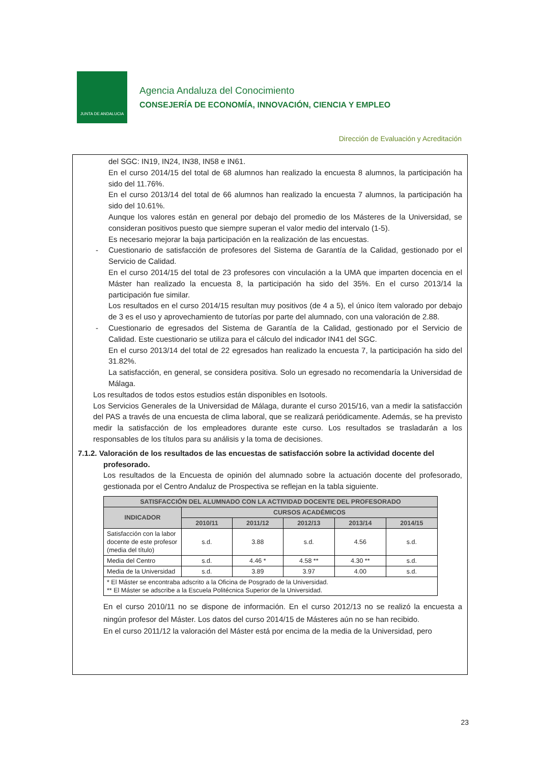JUNTA DE ANDALUCIA
Agencia Andaluza del Conocimiento
CONSEJERÍA DE ECONOMÍA, INNOVACIÓN, CIENCIA Y EMPLEO
Dirección de Evaluación y Acreditación
del SGC: IN19, IN24, IN38, IN58 e IN61.
En el curso 2014/15 del total de 68 alumnos han realizado la encuesta 8 alumnos, la participación ha sido del 11.76%.
En el curso 2013/14 del total de 66 alumnos han realizado la encuesta 7 alumnos, la participación ha sido del 10.61%.
Aunque los valores están en general por debajo del promedio de los Másteres de la Universidad, se consideran positivos puesto que siempre superan el valor medio del intervalo (1-5).
Es necesario mejorar la baja participación en la realización de las encuestas.
- Cuestionario de satisfacción de profesores del Sistema de Garantía de la Calidad, gestionado por el Servicio de Calidad.
En el curso 2014/15 del total de 23 profesores con vinculación a la UMA que imparten docencia en el Máster han realizado la encuesta 8, la participación ha sido del 35%. En el curso 2013/14 la participación fue similar.
Los resultados en el curso 2014/15 resultan muy positivos (de 4 a 5), el único ítem valorado por debajo de 3 es el uso y aprovechamiento de tutorías por parte del alumnado, con una valoración de 2.88.
- Cuestionario de egresados del Sistema de Garantía de la Calidad, gestionado por el Servicio de Calidad. Este cuestionario se utiliza para el cálculo del indicador IN41 del SGC.
En el curso 2013/14 del total de 22 egresados han realizado la encuesta 7, la participación ha sido del 31.82%.
La satisfacción, en general, se considera positiva. Solo un egresado no recomendaría la Universidad de Málaga.
Los resultados de todos estos estudios están disponibles en Isotools.
Los Servicios Generales de la Universidad de Málaga, durante el curso 2015/16, van a medir la satisfacción del PAS a través de una encuesta de clima laboral, que se realizará periódicamente. Además, se ha previsto medir la satisfacción de los empleadores durante este curso. Los resultados se trasladarán a los responsables de los títulos para su análisis y la toma de decisiones.
7.1.2. Valoración de los resultados de las encuestas de satisfacción sobre la actividad docente del profesorado.
Los resultados de la Encuesta de opinión del alumnado sobre la actuación docente del profesorado, gestionada por el Centro Andaluz de Prospectiva se reflejan en la tabla siguiente.
| SATISFACCIÓN DEL ALUMNADO CON LA ACTIVIDAD DOCENTE DEL PROFESORADO | | | | | |
| --- | --- | --- | --- | --- | --- |
| INDICADOR | CURSOS ACADÉMICOS | | | | |
| | 2010/11 | 2011/12 | 2012/13 | 2013/14 | 2014/15 |
| Satisfacción con la labor docente de este profesor (media del título) | s.d. | 3.88 | s.d. | 4.56 | s.d. |
| Media del Centro | s.d. | 4.46 * | 4.58 ** | 4.30 ** | s.d. |
| Media de la Universidad | s.d. | 3.89 | 3.97 | 4.00 | s.d. |
| * El Máster se encontraba adscrito a la Oficina de Posgrado de la Universidad. ** El Máster se adscribe a la Escuela Politécnica Superior de la Universidad. | | | | | |
En el curso 2010/11 no se dispone de información. En el curso 2012/13 no se realizó la encuesta a ningún profesor del Máster. Los datos del curso 2014/15 de Másteres aún no se han recibido.
En el curso 2011/12 la valoración del Máster está por encima de la media de la Universidad, pero
23